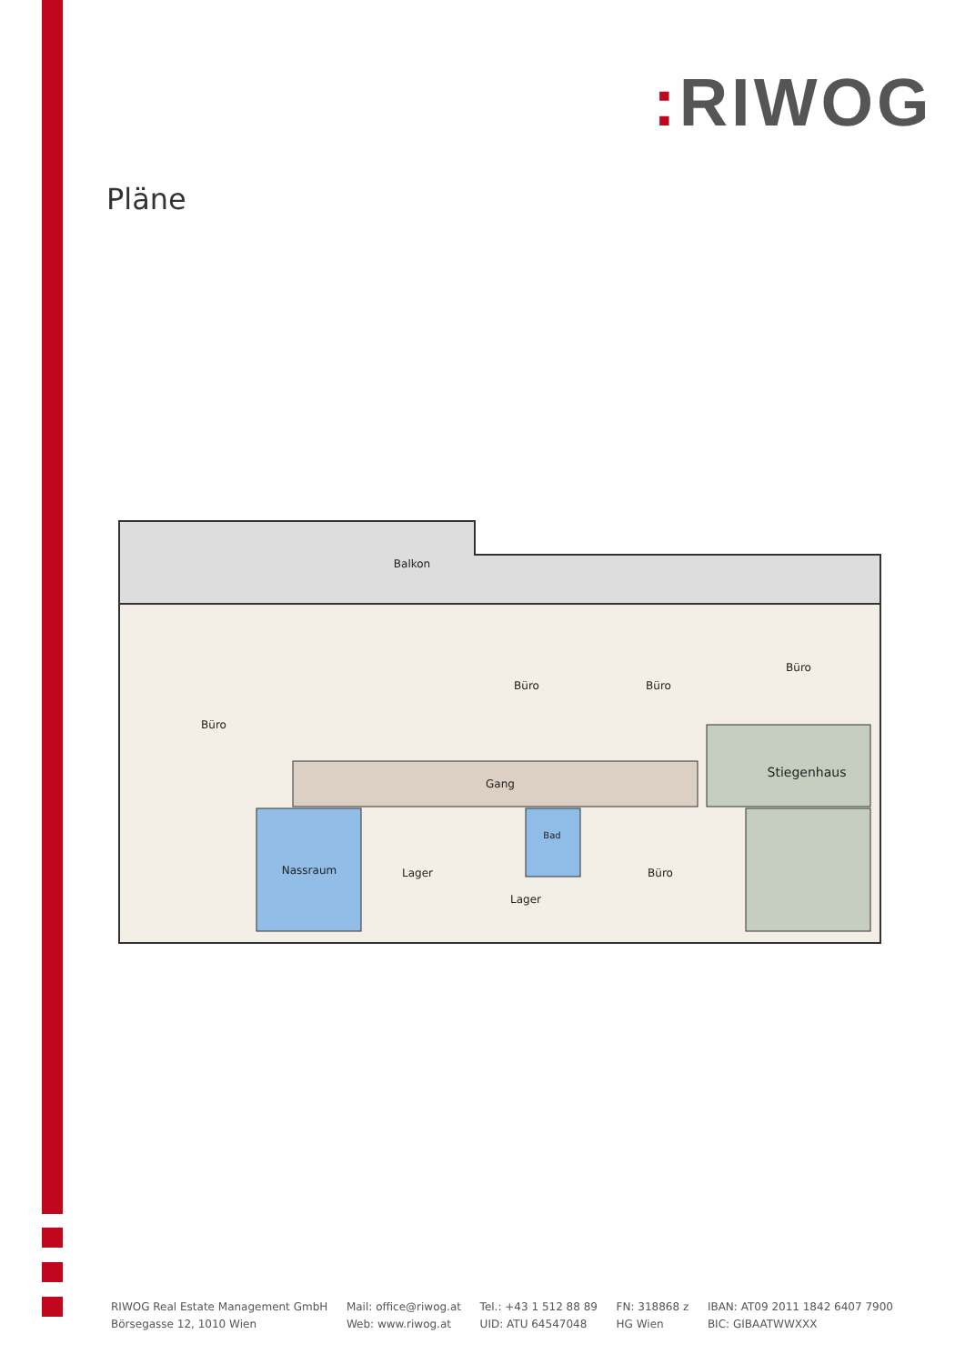: RIWOG
Pläne
Balkon
Büro
Büro
Büro
Büro
Gang
Stiegenhaus
Nassraum
Lager
Bad
Lager
Büro
RIWOG Real Estate Management GmbH
Börsegasse 12, 1010 Wien
Mail: office@riwog.at
Web: www.riwog.at
Tel.: +43 1 512 88 89
UID: ATU 64547048
FN: 318868 z
HG Wien
IBAN: AT09 2011 1842 6407 7900
BIC: GIBAATWWXXX